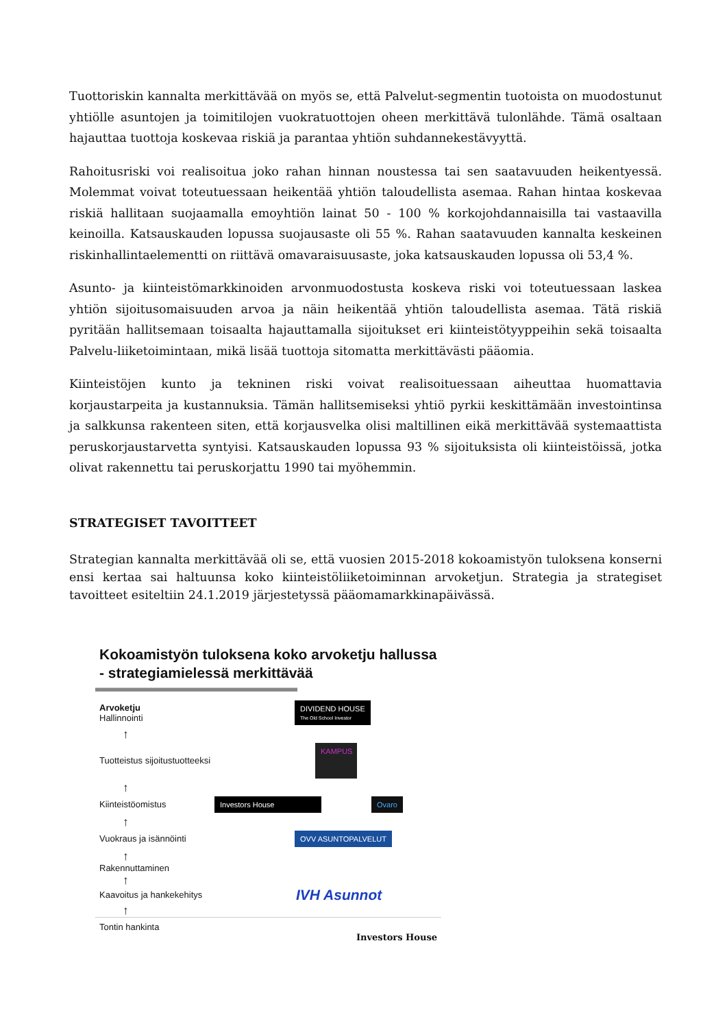Tuottoriskin kannalta merkittävää on myös se, että Palvelut-segmentin tuotoista on muodostunut yhtiölle asuntojen ja toimitilojen vuokratuottojen oheen merkittävä tulonlähde. Tämä osaltaan hajauttaa tuottoja koskevaa riskiä ja parantaa yhtiön suhdannekestävyyttä.
Rahoitusriski voi realisoitua joko rahan hinnan noustessa tai sen saatavuuden heikentyessä. Molemmat voivat toteutuessaan heikentää yhtiön taloudellista asemaa. Rahan hintaa koskevaa riskiä hallitaan suojaamalla emoyhtiön lainat 50 - 100 % korkojohdannaisilla tai vastaavilla keinoilla. Katsauskauden lopussa suojausaste oli 55 %. Rahan saatavuuden kannalta keskeinen riskinhallintaelementti on riittävä omavaraisuusaste, joka katsauskauden lopussa oli 53,4 %.
Asunto- ja kiinteistömarkkinoiden arvonmuodostusta koskeva riski voi toteutuessaan laskea yhtiön sijoitusomaisuuden arvoa ja näin heikentää yhtiön taloudellista asemaa. Tätä riskiä pyritään hallitsemaan toisaalta hajauttamalla sijoitukset eri kiinteistötyyppeihin sekä toisaalta Palvelu-liiketoimintaan, mikä lisää tuottoja sitomatta merkittävästi pääomia.
Kiinteistöjen kunto ja tekninen riski voivat realisoituessaan aiheuttaa huomattavia korjaustarpeita ja kustannuksia. Tämän hallitsemiseksi yhtiö pyrkii keskittämään investointinsa ja salkkunsa rakenteen siten, että korjausvelka olisi maltillinen eikä merkittävää systemaattista peruskorjaustarvetta syntyisi. Katsauskauden lopussa 93 % sijoituksista oli kiinteistöissä, jotka olivat rakennettu tai peruskorjattu 1990 tai myöhemmin.
STRATEGISET TAVOITTEET
Strategian kannalta merkittävää oli se, että vuosien 2015-2018 kokoamistyön tuloksena konserni ensi kertaa sai haltuunsa koko kiinteistöliiketoiminnan arvoketjun. Strategia ja strategiset tavoitteet esiteltiin 24.1.2019 järjestetyssä pääomamarkkinapäivässä.
Kokoamistyön tuloksena koko arvoketju hallussa - strategiamielessä merkittävää
Arvoketju
Hallinnointi
DIVIDEND HOUSE
The Old School Investor
↑
Tuotteistus sijoitustuotteeksi
KAMPUS
↑
Kiinteistöomistus
Investors House Ovaro
↑
Vuokraus ja isännöinti
OVV ASUNTOPALVELUT
↑
Rakennuttaminen
↑
Kaavoitus ja hankekehitys
IVH Asunnot
↑
Tontin hankinta
Investors House